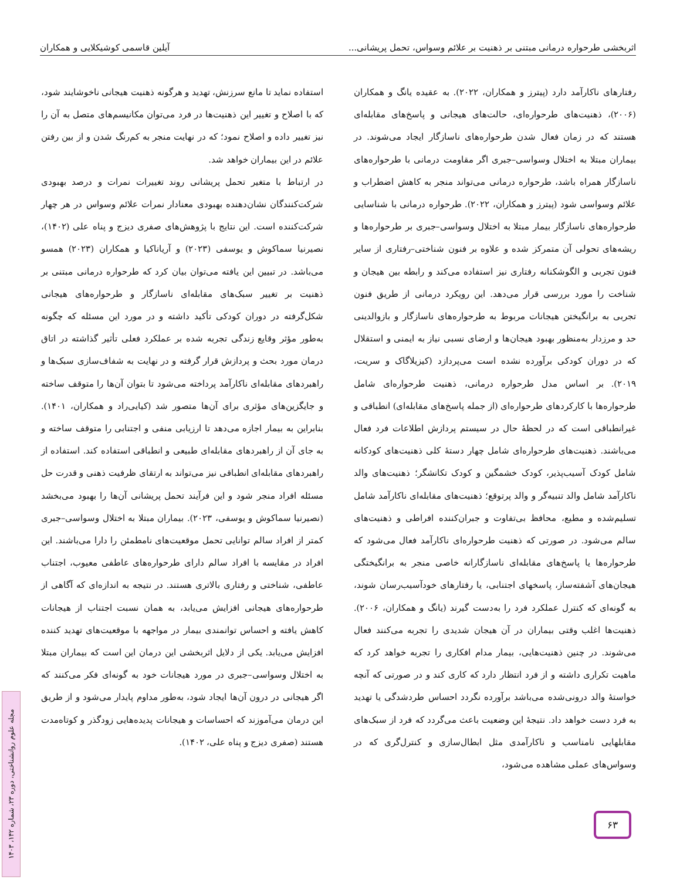اثربخشی طرحواره درمانی مبتنی بر ذهنیت بر علائم وسواس، تحمل پریشانی... آیلین قاسمی کوشیکلایی و همکاران
رفتارهای ناکارآمد دارد (پیترز و همکاران، ۲۰۲۲). به عقیده یانگ و همکاران (۲۰۰۶)، ذهنیت‌های طرحواره‌ای، حالت‌های هیجانی و پاسخ‌های مقابله‌ای هستند که در زمان فعال شدن طرحواره‌های ناسازگار ایجاد می‌شوند. در بیماران مبتلا به اختلال وسواسی–جبری اگر مقاومت درمانی با طرحواره‌های ناسازگار همراه باشد، طرحواره درمانی می‌تواند منجر به کاهش اضطراب و علائم وسواسی شود (پیترز و همکاران، ۲۰۲۲). طرحواره درمانی با شناسایی طرحواره‌های ناسازگار بیمار مبتلا به اختلال وسواسی–جبری بر طرحواره‌ها و ریشه‌های تحولی آن متمرکز شده و علاوه بر فنون شناختی–رفتاری از سایر فنون تجربی و الگوشکنانه رفتاری نیز استفاده می‌کند و رابطه بین هیجان و شناخت را مورد بررسی قرار می‌دهد. این رویکرد درمانی از طریق فنون تجربی به برانگیختن هیجانات مربوط به طرحواره‌های ناسازگار و بازوالدینی حد و مرزدار به‌منظور بهبود هیجان‌ها و ارضای نسبی نیاز به ایمنی و استقلال که در دوران کودکی برآورده نشده است می‌پردازد (کیزیلاگاک و سریت، ۲۰۱۹). بر اساس مدل طرحواره درمانی، ذهنیت طرحواره‌ای شامل طرحواره‌ها با کارکردهای طرحواره‌ای (از جمله پاسخ‌های مقابله‌ای) انطباقی و غیرانطباقی است که در لحظهٔ حال در سیستم پردازش اطلاعات فرد فعال می‌باشند. ذهنیت‌های طرحواره‌ای شامل چهار دستهٔ کلی ذهنیت‌های کودکانه شامل کودک آسیب‌پذیر، کودک خشمگین و کودک تکانشگر؛ ذهنیت‌های والد ناکارآمد شامل والد تنبیه‌گر و والد پرتوقع؛ ذهنیت‌های مقابله‌ای ناکارآمد شامل تسلیم‌شده و مطیع، محافظ بی‌تفاوت و جبران‌کننده افراطی و ذهنیت‌های سالم می‌شود. در صورتی که ذهنیت طرحواره‌ای ناکارآمد فعال می‌شود که طرحواره‌ها یا پاسخ‌های مقابله‌ای ناسازگارانه خاصی منجر به برانگیختگی هیجان‌های آشفته‌ساز، پاسخهای اجتنابی، یا رفتارهای خودآسیب‌رسان شوند، به گونه‌ای که کنترل عملکرد فرد را به‌دست گیرند (یانگ و همکاران، ۲۰۰۶). ذهنیت‌ها اغلب وقتی بیماران در آن هیجان شدیدی را تجربه می‌کنند فعال می‌شوند. در چنین ذهنیت‌هایی، بیمار مدام افکاری را تجربه خواهد کرد که ماهیت تکراری داشته و از فرد انتظار دارد که کاری کند و در صورتی که آنچه خواستهٔ والد درونی‌شده می‌باشد برآورده نگردد احساس طردشدگی یا تهدید به فرد دست خواهد داد. نتیجهٔ این وضعیت باعث می‌گردد که فرد از سبک‌های مقابلهایی نامناسب و ناکارآمدی مثل ابطال‌سازی و کنترل‌گری که در وسواس‌های عملی مشاهده می‌شود،
استفاده نماید تا مانع سرزنش، تهدید و هرگونه ذهنیت هیجانی ناخوشایند شود، که با اصلاح و تغییر این ذهنیت‌ها در فرد می‌توان مکانیسم‌های متصل به آن را نیز تغییر داده و اصلاح نمود؛ که در نهایت منجر به کم‌رنگ شدن و از بین رفتن علائم در این بیماران خواهد شد.
در ارتباط با متغیر تحمل پریشانی روند تغییرات نمرات و درصد بهبودی شرکت‌کنندگان نشان‌دهنده بهبودی معنادار نمرات علائم وسواس در هر چهار شرکت‌کننده است. این نتایج با پژوهش‌های صفری دیزج و پناه علی (۱۴۰۲)، نصیرنیا سماکوش و یوسفی (۲۰۲۳) و آریاناکیا و همکاران (۲۰۲۳) همسو می‌باشد. در تبیین این یافته می‌توان بیان کرد که طرحواره درمانی مبتنی بر ذهنیت بر تغییر سبک‌های مقابله‌ای ناسازگار و طرحواره‌های هیجانی شکل‌گرفته در دوران کودکی تأکید داشته و در مورد این مسئله که چگونه به‌طور مؤثر وقایع زندگی تجربه شده بر عملکرد فعلی تأثیر گذاشته در اتاق درمان مورد بحث و پردازش قرار گرفته و در نهایت به شفاف‌سازی سبک‌ها و راهبردهای مقابله‌ای ناکارآمد پرداخته می‌شود تا بتوان آن‌ها را متوقف ساخته و جایگزین‌های مؤثری برای آن‌ها متصور شد (کیایی‌راد و همکاران، ۱۴۰۱). بنابراین به بیمار اجازه می‌دهد تا ارزیابی منفی و اجتنابی را متوقف ساخته و به جای آن از راهبردهای مقابله‌ای طبیعی و انطباقی استفاده کند. استفاده از راهبردهای مقابله‌ای انطباقی نیز می‌تواند به ارتقای ظرفیت ذهنی و قدرت حل مسئله افراد منجر شود و این فرآیند تحمل پریشانی آن‌ها را بهبود می‌بخشد (نصیرنیا سماکوش و یوسفی، ۲۰۲۳). بیماران مبتلا به اختلال وسواسی–جبری کمتر از افراد سالم توانایی تحمل موقعیت‌های نامطمئن را دارا می‌باشند. این افراد در مقایسه با افراد سالم دارای طرحواره‌های عاطفی معیوب، اجتناب عاطفی، شناختی و رفتاری بالاتری هستند. در نتیجه به اندازه‌ای که آگاهی از طرحواره‌های هیجانی افزایش می‌یابد، به همان نسبت اجتناب از هیجانات کاهش یافته و احساس توانمندی بیمار در مواجهه با موقعیت‌های تهدید کننده افزایش می‌یابد. یکی از دلایل اثربخشی این درمان این است که بیماران مبتلا به اختلال وسواسی–جبری در مورد هیجانات خود به گونه‌ای فکر می‌کنند که اگر هیجانی در درون آن‌ها ایجاد شود، به‌طور مداوم پایدار می‌شود و از طریق این درمان می‌آموزند که احساسات و هیجانات پدیده‌هایی زودگذر و کوتاه‌مدت هستند (صفری دیزج و پناه علی، ۱۴۰۲).
۶۳
مجله علوم روانشناختی، دوره ۲۳، شماره ۱۴۲، ۱۴۰۳